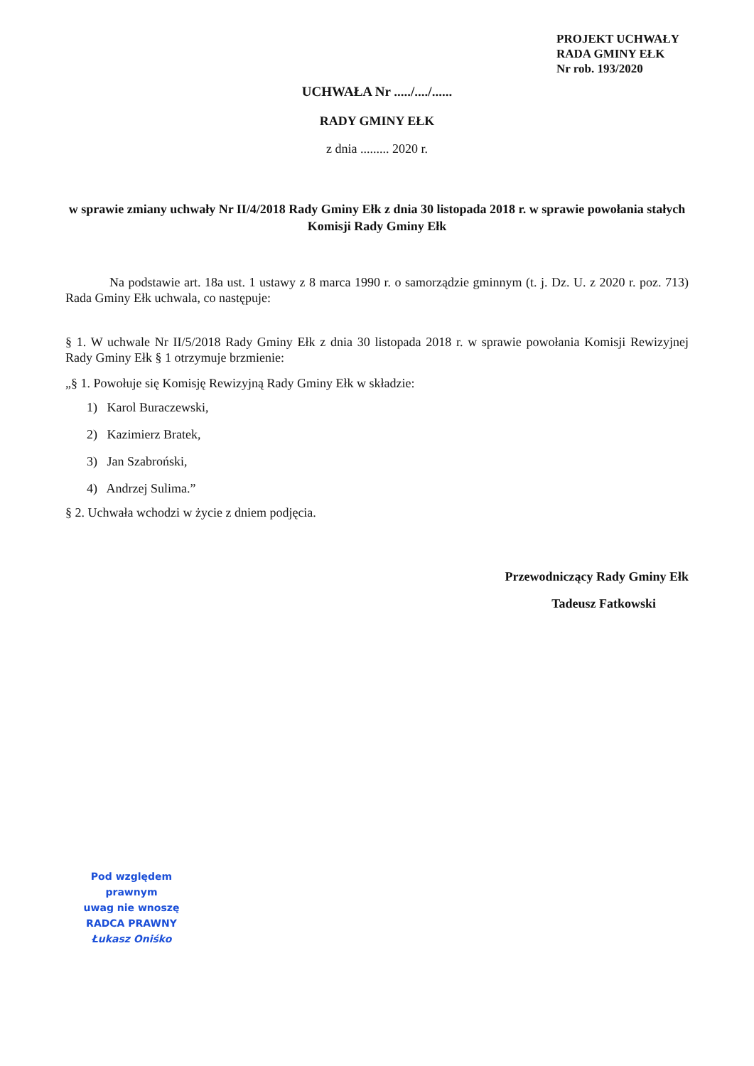PROJEKT UCHWAŁY
RADA GMINY EŁK
Nr rob. 193/2020
UCHWAŁA Nr ...../..../......
RADY GMINY EŁK
z dnia ......... 2020 r.
w sprawie zmiany uchwały Nr II/4/2018 Rady Gminy Ełk z dnia 30 listopada 2018 r. w sprawie powołania stałych Komisji Rady Gminy Ełk
Na podstawie art. 18a ust. 1 ustawy z 8 marca 1990 r. o samorządzie gminnym (t. j. Dz. U. z 2020 r. poz. 713) Rada Gminy Ełk uchwala, co następuje:
§ 1. W uchwale Nr II/5/2018 Rady Gminy Ełk z dnia 30 listopada 2018 r. w sprawie powołania Komisji Rewizyjnej Rady Gminy Ełk § 1 otrzymuje brzmienie:
„§ 1. Powołuje się Komisję Rewizyjną Rady Gminy Ełk w składzie:
1) Karol Buraczewski,
2) Kazimierz Bratek,
3) Jan Szabroński,
4) Andrzej Sulima.”
§ 2. Uchwała wchodzi w życie z dniem podjęcia.
Przewodniczący Rady Gminy Ełk
Tadeusz Fatkowski
Pod względem prawnym
uwag nie wnoszę
RADCA PRAWNY
Łukasz Oniśko